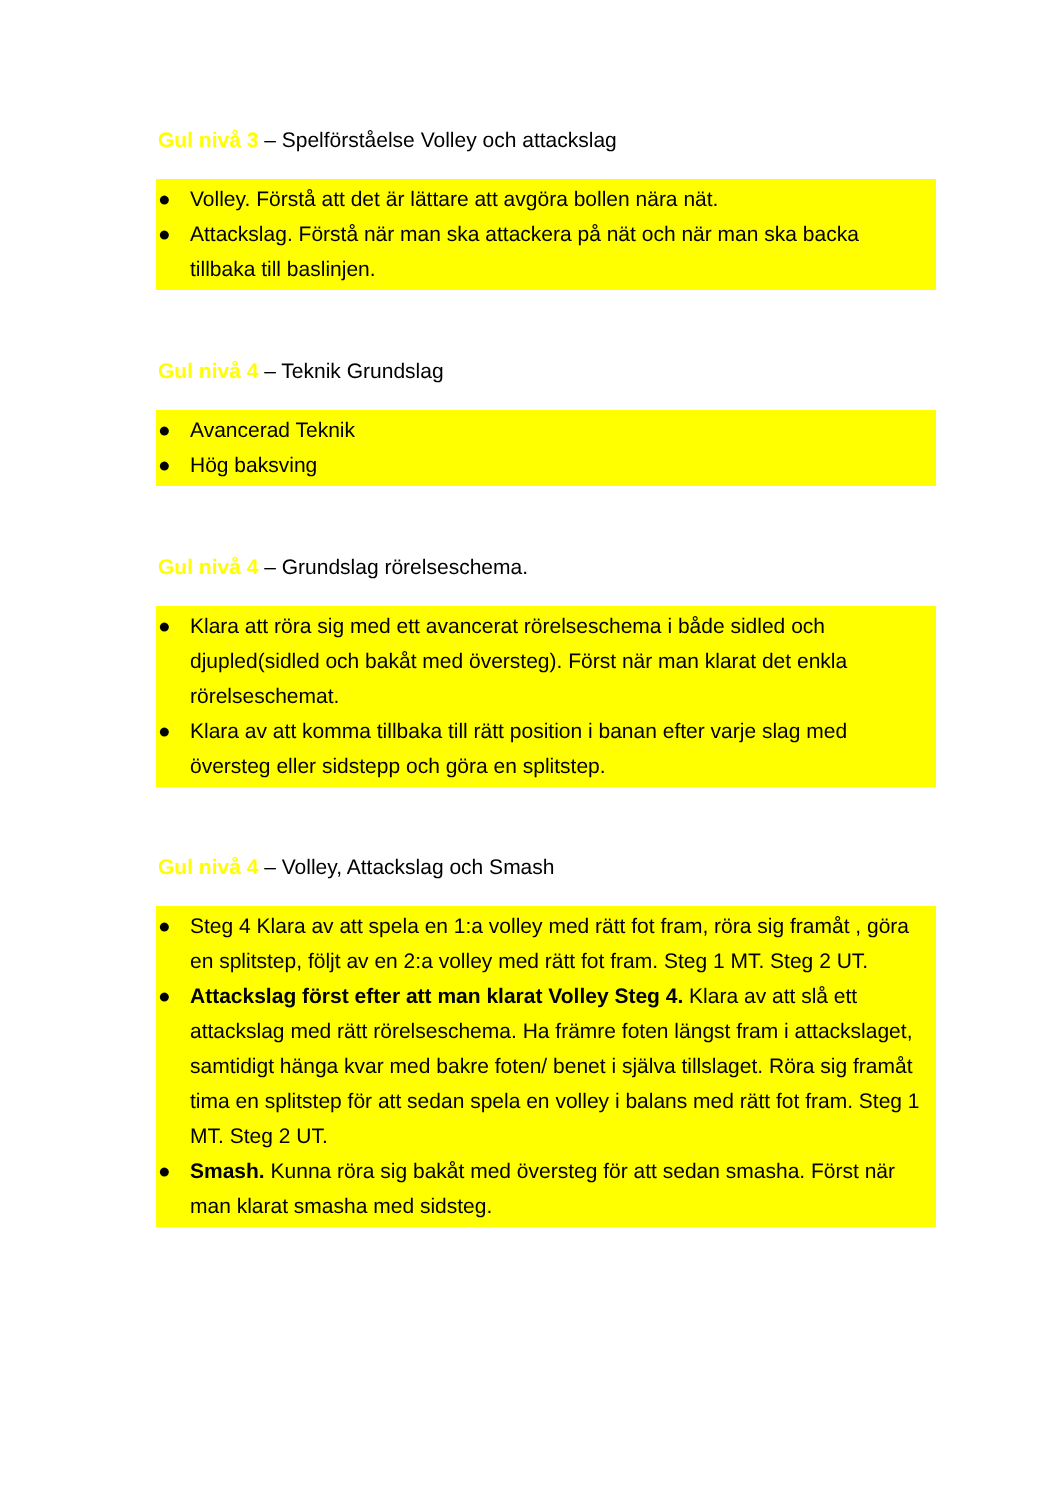Gul nivå 3 – Spelförståelse Volley och attackslag
● Volley. Förstå att det är lättare att avgöra bollen nära nät.
● Attackslag. Förstå när man ska attackera på nät och när man ska backa tillbaka till baslinjen.
Gul nivå 4 – Teknik Grundslag
● Avancerad Teknik
● Hög baksving
Gul nivå 4 – Grundslag rörelseschema.
● Klara att röra sig med ett avancerat rörelseschema i både sidled och djupled(sidled och bakåt med översteg). Först när man klarat det enkla rörelseschemat.
● Klara av att komma tillbaka till rätt position i banan efter varje slag med översteg eller sidstepp och göra en splitstep.
Gul nivå 4 – Volley, Attackslag och Smash
● Steg 4 Klara av att spela en 1:a volley med rätt fot fram, röra sig framåt , göra en splitstep, följt av en 2:a volley med rätt fot fram. Steg 1 MT. Steg 2 UT.
● Attackslag först efter att man klarat Volley Steg 4. Klara av att slå ett attackslag med rätt rörelseschema. Ha främre foten längst fram i attackslaget, samtidigt hänga kvar med bakre foten/ benet i själva tillslaget. Röra sig framåt tima en splitstep för att sedan spela en volley i balans med rätt fot fram. Steg 1 MT. Steg 2 UT.
● Smash. Kunna röra sig bakåt med översteg för att sedan smasha. Först när man klarat smasha med sidsteg.